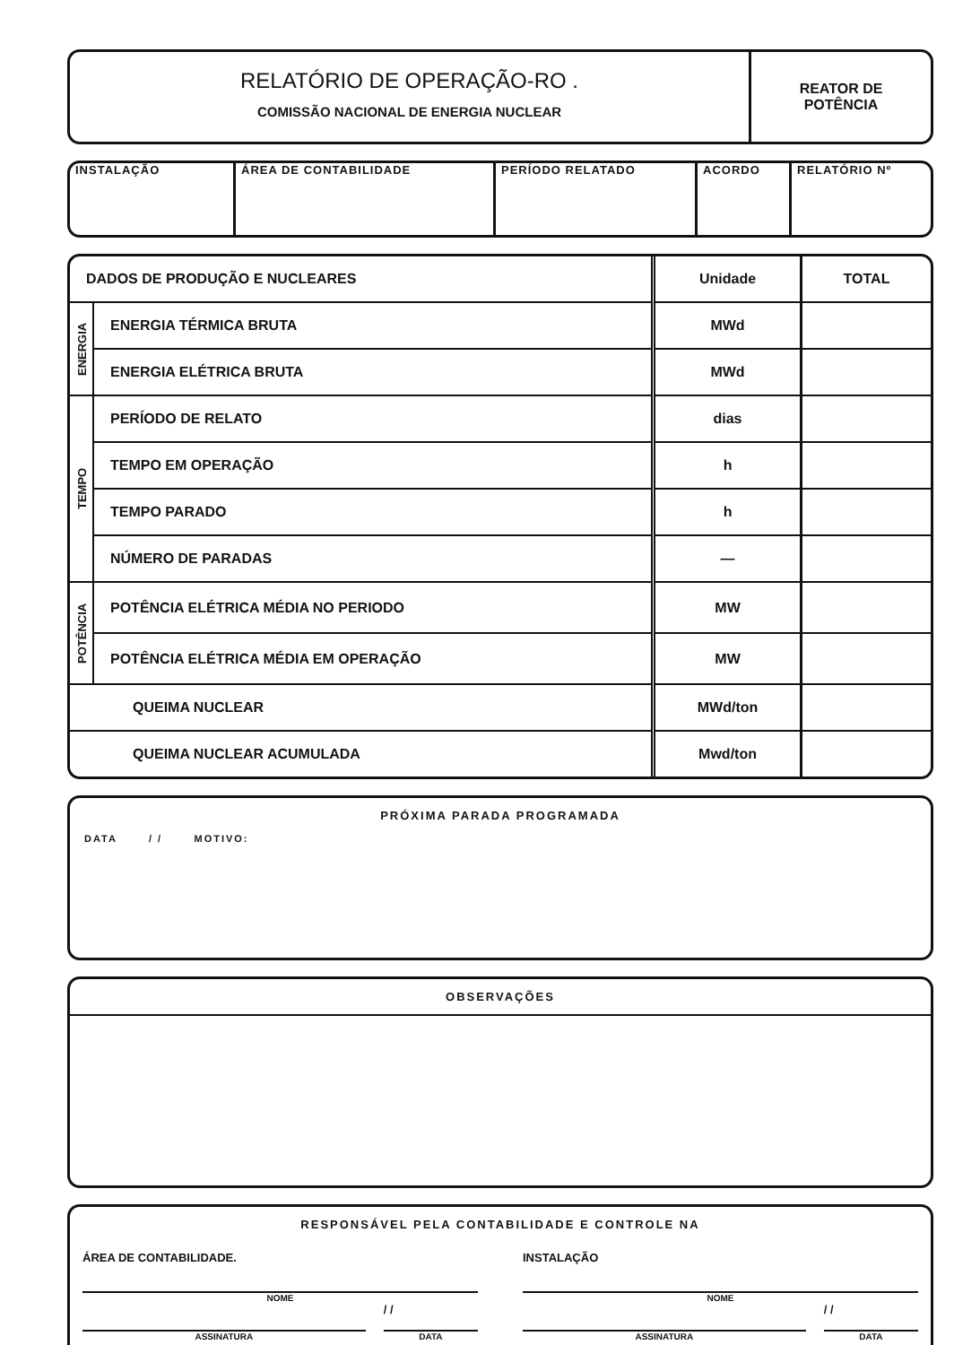RELATÓRIO DE OPERAÇÃO-RO .
COMISSÃO NACIONAL DE ENERGIA NUCLEAR
REATOR DE
POTÊNCIA
INSTALAÇÃO ÁREA DE CONTABILIDADE PERÍODO RELATADO ACORDO RELATÓRIO Nº
| DADOS DE PRODUÇÃO E NUCLEARES | | Unidade | TOTAL |
| --- | --- | --- | --- |
| ENERGIA | ENERGIA TÉRMICA BRUTA | MWd | |
| | ENERGIA ELÉTRICA BRUTA | MWd | |
| TEMPO | PERÍODO DE RELATO | dias | |
| | TEMPO EM OPERAÇÃO | h | |
| | TEMPO PARADO | h | |
| | NÚMERO DE PARADAS | — | |
| POTÊNCIA | POTÊNCIA ELÉTRICA MÉDIA NO PERIODO | MW | |
| | POTÊNCIA ELÉTRICA MÉDIA EM OPERAÇÃO | MW | |
| QUEIMA NUCLEAR | | MWd/ton | |
| QUEIMA NUCLEAR ACUMULADA | | Mwd/ton | |
PRÓXIMA PARADA PROGRAMADA
DATA / / MOTIVO:
OBSERVAÇÕES
RESPONSÁVEL PELA CONTABILIDADE E CONTROLE NA
ÁREA DE CONTABILIDADE.
NOME
ASSINATURA
/ /
DATA
INSTALAÇÃO
NOME
ASSINATURA
/ /
DATA